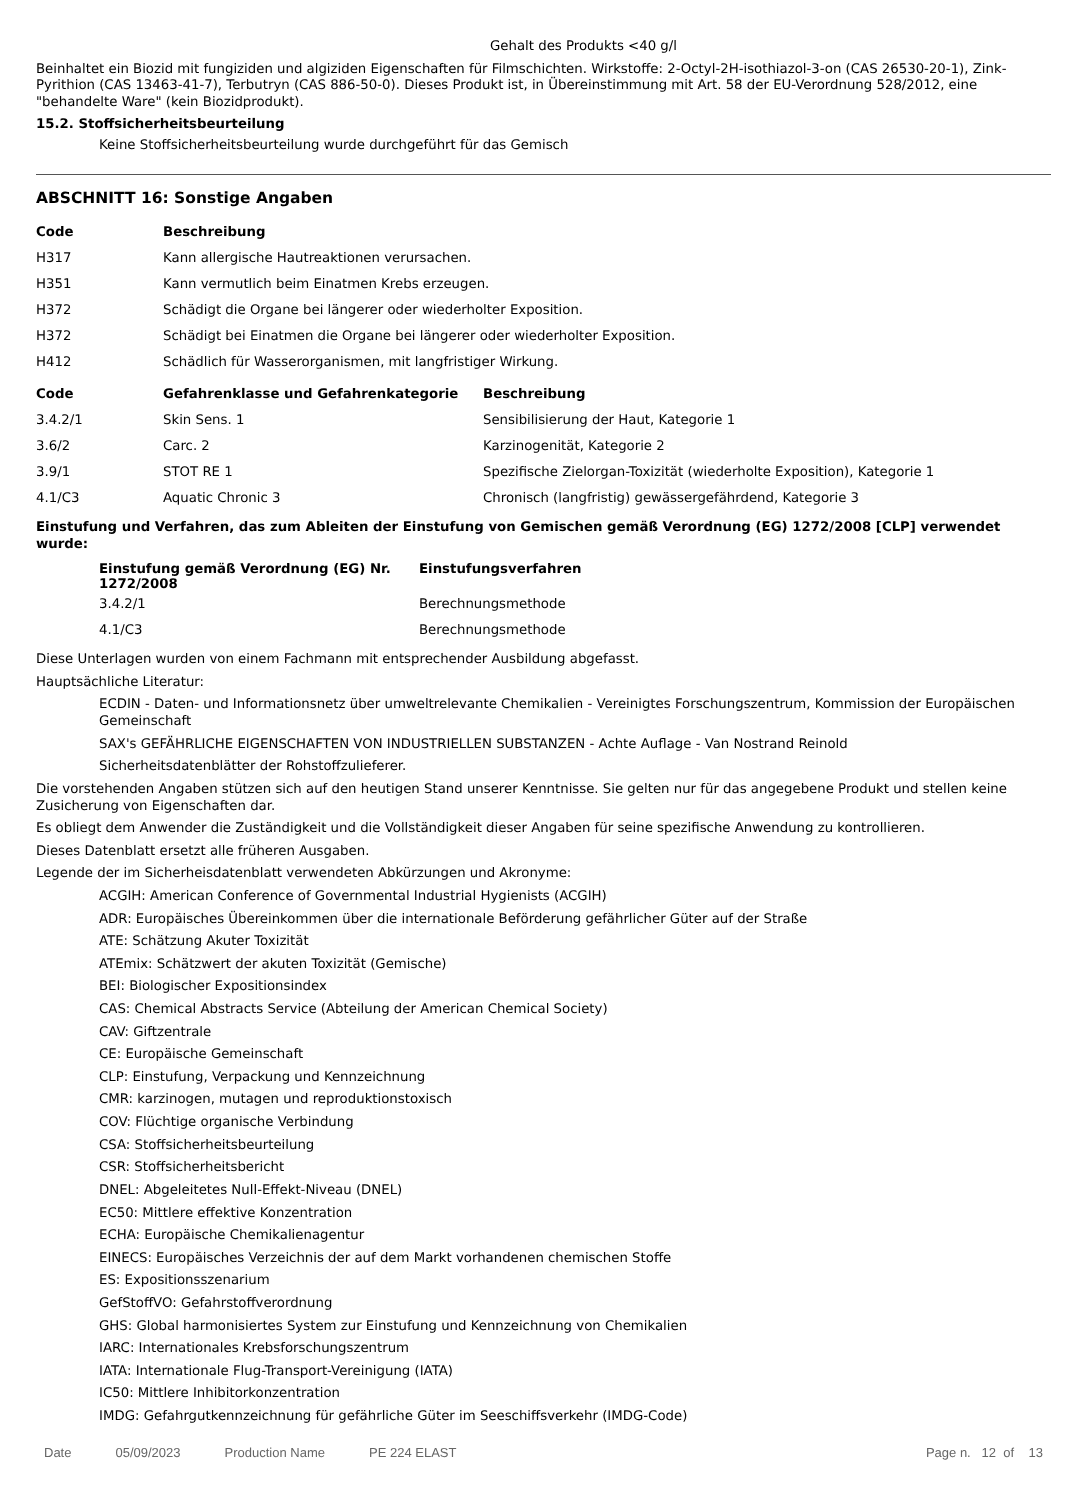Gehalt des Produkts <40 g/l
Beinhaltet ein Biozid mit fungiziden und algiziden Eigenschaften für Filmschichten. Wirkstoffe: 2-Octyl-2H-isothiazol-3-on (CAS 26530-20-1), Zink-Pyrithion (CAS 13463-41-7), Terbutryn (CAS 886-50-0). Dieses Produkt ist, in Übereinstimmung mit Art. 58 der EU-Verordnung 528/2012, eine "behandelte Ware" (kein Biozidprodukt).
15.2. Stoffsicherheitsbeurteilung
Keine Stoffsicherheitsbeurteilung wurde durchgeführt für das Gemisch
ABSCHNITT 16: Sonstige Angaben
| Code | Beschreibung |
| --- | --- |
| H317 | Kann allergische Hautreaktionen verursachen. |
| H351 | Kann vermutlich beim Einatmen Krebs erzeugen. |
| H372 | Schädigt die Organe bei längerer oder wiederholter Exposition. |
| H372 | Schädigt bei Einatmen die Organe bei längerer oder wiederholter Exposition. |
| H412 | Schädlich für Wasserorganismen, mit langfristiger Wirkung. |
| Code | Gefahrenklasse und Gefahrenkategorie | Beschreibung |
| --- | --- | --- |
| 3.4.2/1 | Skin Sens. 1 | Sensibilisierung der Haut, Kategorie 1 |
| 3.6/2 | Carc. 2 | Karzinogenität, Kategorie 2 |
| 3.9/1 | STOT RE 1 | Spezifische Zielorgan-Toxizität (wiederholte Exposition), Kategorie 1 |
| 4.1/C3 | Aquatic Chronic 3 | Chronisch (langfristig) gewässergefährdend, Kategorie 3 |
Einstufung und Verfahren, das zum Ableiten der Einstufung von Gemischen gemäß Verordnung (EG) 1272/2008 [CLP] verwendet wurde:
| Einstufung gemäß Verordnung (EG) Nr. 1272/2008 | Einstufungsverfahren |
| --- | --- |
| 3.4.2/1 | Berechnungsmethode |
| 4.1/C3 | Berechnungsmethode |
Diese Unterlagen wurden von einem Fachmann mit entsprechender Ausbildung abgefasst.
Hauptsächliche Literatur:
ECDIN - Daten- und Informationsnetz über umweltrelevante Chemikalien - Vereinigtes Forschungszentrum, Kommission der Europäischen Gemeinschaft
SAX's GEFÄHRLICHE EIGENSCHAFTEN VON INDUSTRIELLEN SUBSTANZEN - Achte Auflage - Van Nostrand Reinold
Sicherheitsdatenblätter der Rohstoffzulieferer.
Die vorstehenden Angaben stützen sich auf den heutigen Stand unserer Kenntnisse. Sie gelten nur für das angegebene Produkt und stellen keine Zusicherung von Eigenschaften dar.
Es obliegt dem Anwender die Zuständigkeit und die Vollständigkeit dieser Angaben für seine spezifische Anwendung zu kontrollieren.
Dieses Datenblatt ersetzt alle früheren Ausgaben.
Legende der im Sicherheisdatenblatt verwendeten Abkürzungen und Akronyme:
ACGIH: American Conference of Governmental Industrial Hygienists (ACGIH)
ADR: Europäisches Übereinkommen über die internationale Beförderung gefährlicher Güter auf der Straße
ATE: Schätzung Akuter Toxizität
ATEmix: Schätzwert der akuten Toxizität (Gemische)
BEI: Biologischer Expositionsindex
CAS: Chemical Abstracts Service (Abteilung der American Chemical Society)
CAV: Giftzentrale
CE: Europäische Gemeinschaft
CLP: Einstufung, Verpackung und Kennzeichnung
CMR: karzinogen, mutagen und reproduktionstoxisch
COV: Flüchtige organische Verbindung
CSA: Stoffsicherheitsbeurteilung
CSR: Stoffsicherheitsbericht
DNEL: Abgeleitetes Null-Effekt-Niveau (DNEL)
EC50: Mittlere effektive Konzentration
ECHA: Europäische Chemikalienagentur
EINECS: Europäisches Verzeichnis der auf dem Markt vorhandenen chemischen Stoffe
ES: Expositionsszenarium
GefStoffVO: Gefahrstoffverordnung
GHS: Global harmonisiertes System zur Einstufung und Kennzeichnung von Chemikalien
IARC: Internationales Krebsforschungszentrum
IATA: Internationale Flug-Transport-Vereinigung (IATA)
IC50: Mittlere Inhibitorkonzentration
IMDG: Gefahrgutkennzeichnung für gefährliche Güter im Seeschiffsverkehr (IMDG-Code)
Date 05/09/2023 Production Name PE 224 ELAST Page n. 12 of 13